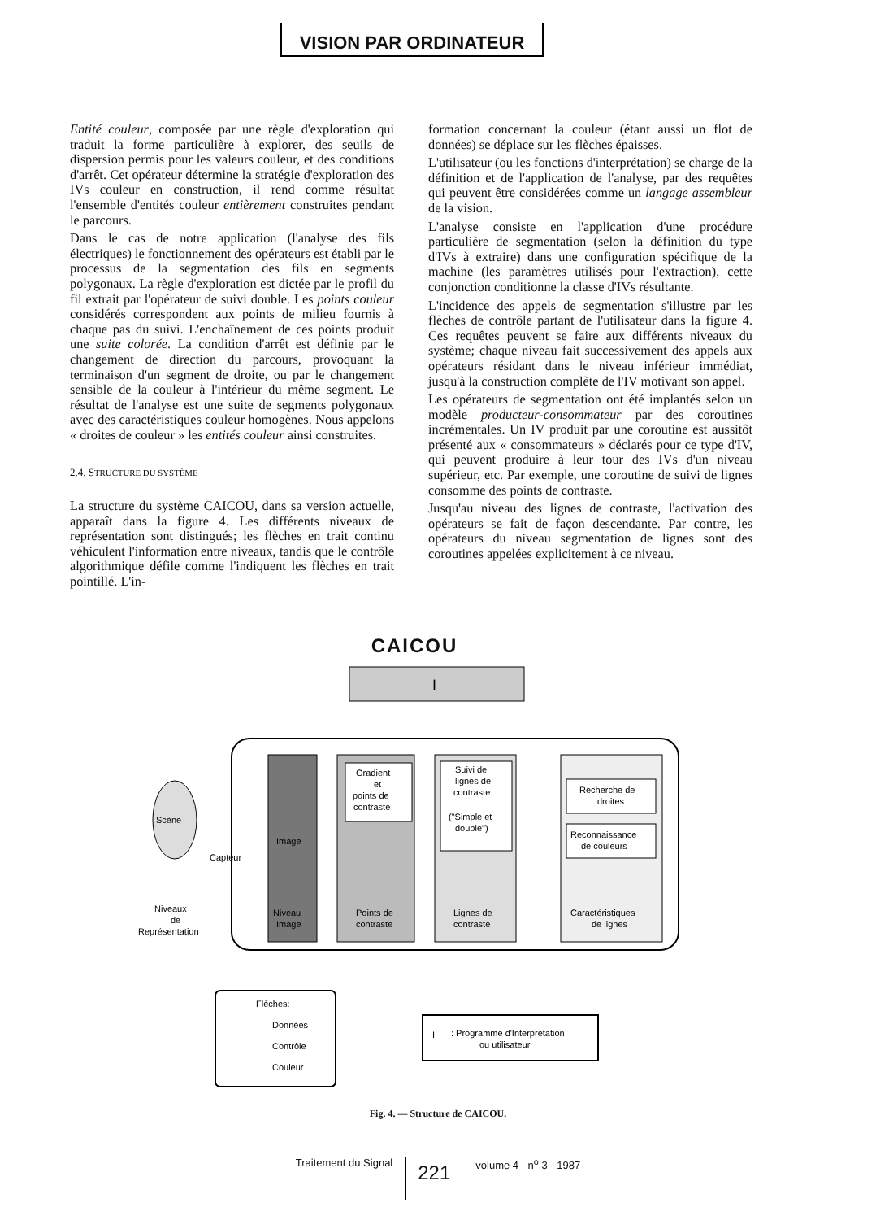VISION PAR ORDINATEUR
Entité couleur, composée par une règle d'exploration qui traduit la forme particulière à explorer, des seuils de dispersion permis pour les valeurs couleur, et des conditions d'arrêt. Cet opérateur détermine la stratégie d'exploration des IVs couleur en construction, il rend comme résultat l'ensemble d'entités couleur entièrement construites pendant le parcours.
Dans le cas de notre application (l'analyse des fils électriques) le fonctionnement des opérateurs est établi par le processus de la segmentation des fils en segments polygonaux. La règle d'exploration est dictée par le profil du fil extrait par l'opérateur de suivi double. Les points couleur considérés correspondent aux points de milieu fournis à chaque pas du suivi. L'enchaînement de ces points produit une suite colorée. La condition d'arrêt est définie par le changement de direction du parcours, provoquant la terminaison d'un segment de droite, ou par le changement sensible de la couleur à l'intérieur du même segment. Le résultat de l'analyse est une suite de segments polygonaux avec des caractéristiques couleur homogènes. Nous appelons « droites de couleur » les entités couleur ainsi construites.
2.4. STRUCTURE DU SYSTÈME
La structure du système CAICOU, dans sa version actuelle, apparaît dans la figure 4. Les différents niveaux de représentation sont distingués; les flèches en trait continu véhiculent l'information entre niveaux, tandis que le contrôle algorithmique défile comme l'indiquent les flèches en trait pointillé. L'in-
formation concernant la couleur (étant aussi un flot de données) se déplace sur les flèches épaisses.
L'utilisateur (ou les fonctions d'interprétation) se charge de la définition et de l'application de l'analyse, par des requêtes qui peuvent être considérées comme un langage assembleur de la vision.
L'analyse consiste en l'application d'une procédure particulière de segmentation (selon la définition du type d'IVs à extraire) dans une configuration spécifique de la machine (les paramètres utilisés pour l'extraction), cette conjonction conditionne la classe d'IVs résultante.
L'incidence des appels de segmentation s'illustre par les flèches de contrôle partant de l'utilisateur dans la figure 4. Ces requêtes peuvent se faire aux différents niveaux du système; chaque niveau fait successivement des appels aux opérateurs résidant dans le niveau inférieur immédiat, jusqu'à la construction complète de l'IV motivant son appel.
Les opérateurs de segmentation ont été implantés selon un modèle producteur-consommateur par des coroutines incrémentales. Un IV produit par une coroutine est aussitôt présenté aux « consommateurs » déclarés pour ce type d'IV, qui peuvent produire à leur tour des IVs d'un niveau supérieur, etc. Par exemple, une coroutine de suivi de lignes consomme des points de contraste.
Jusqu'au niveau des lignes de contraste, l'activation des opérateurs se fait de façon descendante. Par contre, les opérateurs du niveau segmentation de lignes sont des coroutines appelées explicitement à ce niveau.
CAICOU
I
Scène
Capteur
Image
Niveau
Image
Gradient
et
points de
contraste
Points de
contraste
Suivi de
lignes de
contraste
("Simple et
double")
Lignes de
contraste
Recherche de
droites
Reconnaissance
de couleurs
Caractéristiques
de lignes
Niveaux
de
Représentation
Flèches:
Données
Contrôle
Couleur
I
: Programme d'Interprétation
ou utilisateur
Fig. 4. — Structure de CAICOU.
Traitement du Signal 221 volume 4 - n<sup>o</sup> 3 - 1987